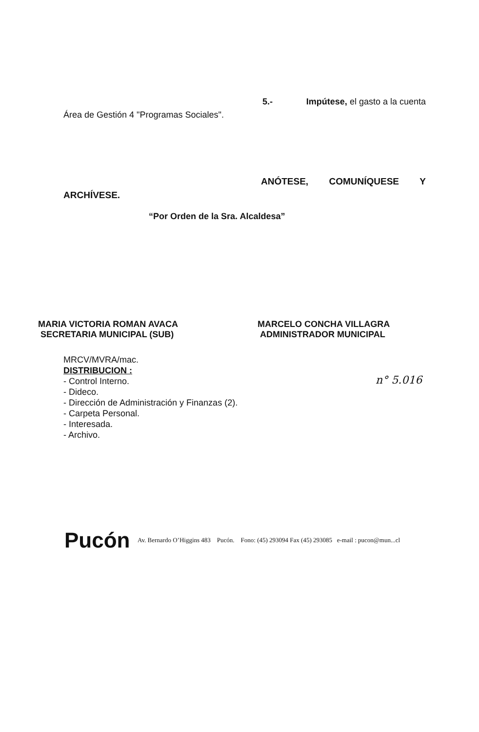5.- Impútese, el gasto a la cuenta
Área de Gestión 4 "Programas Sociales".
ANÓTESE, COMUNÍQUESE Y
ARCHÍVESE.
“Por Orden de la Sra. Alcaldesa”
MARIA VICTORIA ROMAN AVACA
SECRETARIA MUNICIPAL (SUB)
MARCELO CONCHA VILLAGRA
ADMINISTRADOR MUNICIPAL
MRCV/MVRA/mac.
DISTRIBUCION :
- Control Interno.
- Dideco.
- Dirección de Administración y Finanzas (2).
- Carpeta Personal.
- Interesada.
- Archivo.
n° 5.016
Pucón
Av. Bernardo O’Higgins 483 Pucón. Fono: (45) 293094 Fax (45) 293085 e-mail : pucon@mun...cl